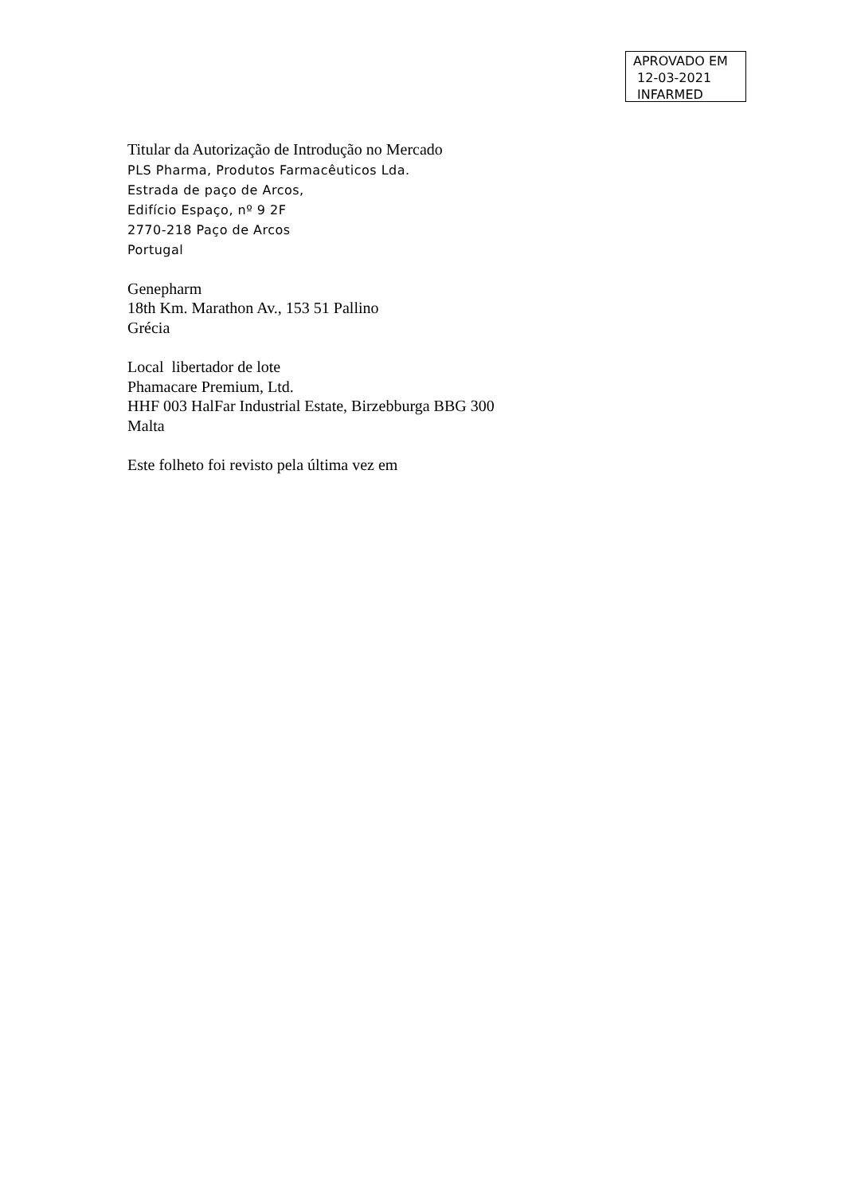APROVADO EM
12-03-2021
INFARMED
Titular da Autorização de Introdução no Mercado
PLS Pharma, Produtos Farmacêuticos Lda.
Estrada de paço de Arcos,
Edifício Espaço, nº 9 2F
2770-218 Paço de Arcos
Portugal
Genepharm
18th Km. Marathon Av., 153 51 Pallino
Grécia
Local libertador de lote
Phamacare Premium, Ltd.
HHF 003 HalFar Industrial Estate, Birzebburga BBG 300
Malta
Este folheto foi revisto pela última vez em